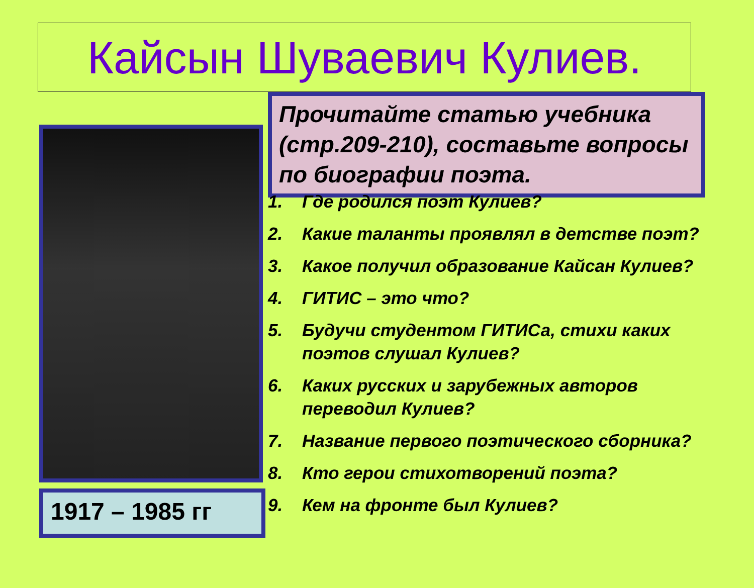Кайсын Шуваевич Кулиев.
1917 – 1985 гг
Прочитайте статью учебника (стр.209-210), составьте вопросы по биографии поэта.
1. Где родился поэт Кулиев?
2. Какие таланты проявлял в детстве поэт?
3. Какое получил образование Кайсан Кулиев?
4. ГИТИС – это что?
5. Будучи студентом ГИТИСа, стихи каких поэтов слушал Кулиев?
6. Каких русских и зарубежных авторов переводил Кулиев?
7. Название первого поэтического сборника?
8. Кто герои стихотворений поэта?
9. Кем на фронте был Кулиев?